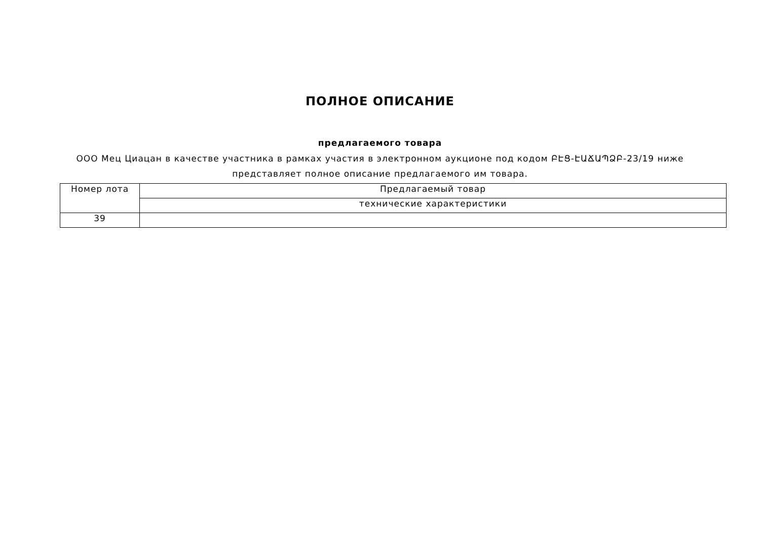ПОЛНОЕ ОПИСАНИЕ
предлагаемого товара
ООО Мец Циацан в качестве участника в рамках участия в электронном аукционе под кодом ԲԷՑ-ԷԱՃԱՊՁԲ-23/19 ниже представляет полное описание предлагаемого им товара.
| Номер лота | Предлагаемый товар |
| | технические характеристики |
| 39 | |